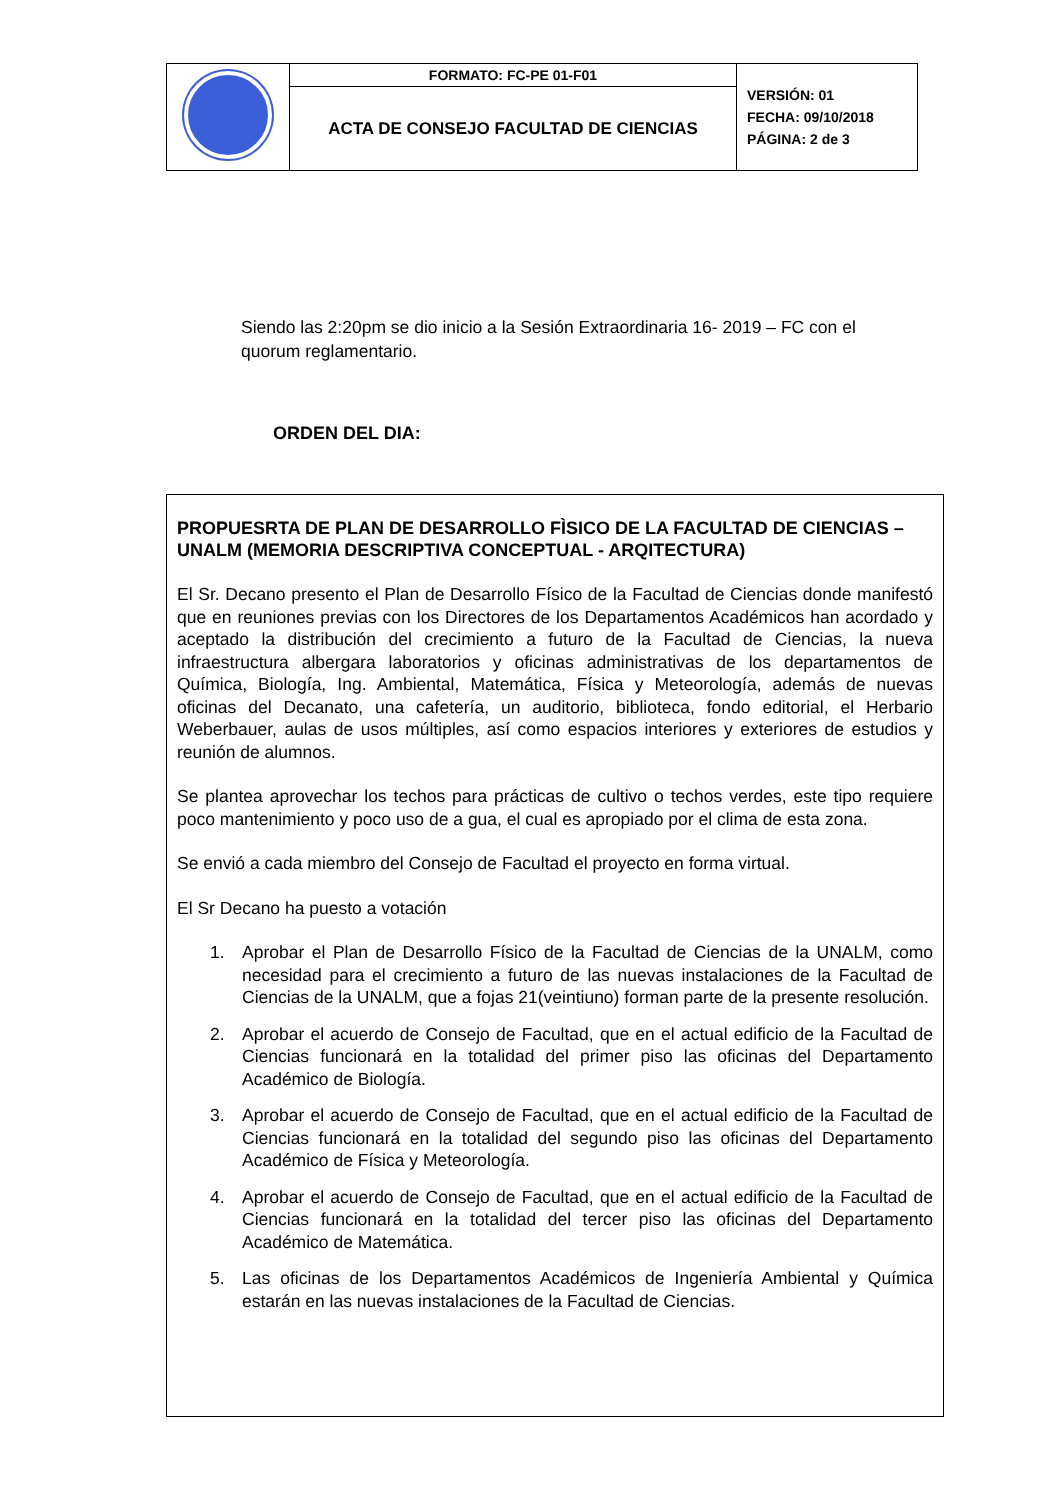| | FORMATO: FC-PE 01-F01 | VERSIÓN: 01 FECHA: 09/10/2018 PÁGINA: 2 de 3 |
| | ACTA DE CONSEJO FACULTAD DE CIENCIAS | |
Siendo las 2:20pm se dio inicio a la Sesión Extraordinaria 16- 2019 – FC con el quorum reglamentario.
ORDEN DEL DIA:
PROPUESRTA DE PLAN DE DESARROLLO FÌSICO DE LA FACULTAD DE CIENCIAS –UNALM (MEMORIA DESCRIPTIVA CONCEPTUAL - ARQITECTURA)
El Sr. Decano presento el Plan de Desarrollo Físico de la Facultad de Ciencias donde manifestó que en reuniones previas con los Directores de los Departamentos Académicos han acordado y aceptado la distribución del crecimiento a futuro de la Facultad de Ciencias, la nueva infraestructura albergara laboratorios y oficinas administrativas de los departamentos de Química, Biología, Ing. Ambiental, Matemática, Física y Meteorología, además de nuevas oficinas del Decanato, una cafetería, un auditorio, biblioteca, fondo editorial, el Herbario Weberbauer, aulas de usos múltiples, así como espacios interiores y exteriores de estudios y reunión de alumnos.
Se plantea aprovechar los techos para prácticas de cultivo o techos verdes, este tipo requiere poco mantenimiento y poco uso de a gua, el cual es apropiado por el clima de esta zona.
Se envió a cada miembro del Consejo de Facultad el proyecto en forma virtual.
El Sr Decano ha puesto a votación
1. Aprobar el Plan de Desarrollo Físico de la Facultad de Ciencias de la UNALM, como necesidad para el crecimiento a futuro de las nuevas instalaciones de la Facultad de Ciencias de la UNALM, que a fojas 21(veintiuno) forman parte de la presente resolución.
2. Aprobar el acuerdo de Consejo de Facultad, que en el actual edificio de la Facultad de Ciencias funcionará en la totalidad del primer piso las oficinas del Departamento Académico de Biología.
3. Aprobar el acuerdo de Consejo de Facultad, que en el actual edificio de la Facultad de Ciencias funcionará en la totalidad del segundo piso las oficinas del Departamento Académico de Física y Meteorología.
4. Aprobar el acuerdo de Consejo de Facultad, que en el actual edificio de la Facultad de Ciencias funcionará en la totalidad del tercer piso las oficinas del Departamento Académico de Matemática.
5. Las oficinas de los Departamentos Académicos de Ingeniería Ambiental y Química estarán en las nuevas instalaciones de la Facultad de Ciencias.